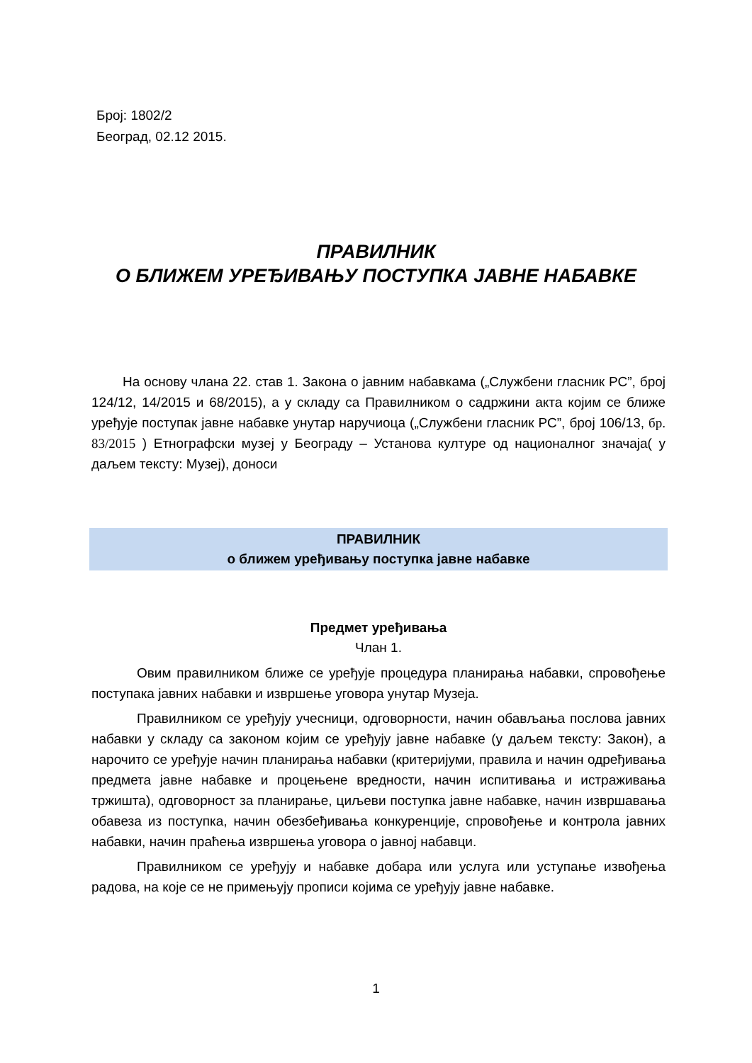Број: 1802/2
Београд, 02.12 2015.
ПРАВИЛНИК
О БЛИЖЕМ УРЕЂИВАЊУ ПОСТУПКА ЈАВНЕ НАБАВКЕ
На основу члана 22. став 1. Закона о јавним набавкама („Службени гласник РС”, број 124/12, 14/2015 и 68/2015), а у складу са Правилником о садржини акта којим се ближе уређује поступак јавне набавке унутар наручиоца („Службени гласник РС”, број 106/13, бр. 83/2015 ) Етнографски музеј у Београду – Установа културе од националног значаја( у даљем тексту: Музеј), доноси
ПРАВИЛНИК
о ближем уређивању поступка јавне набавке
Предмет уређивања
Члан 1.
Овим правилником ближе се уређује процедура планирања набавки, спровођење поступака јавних набавки и извршење уговора унутар Музеја.
Правилником се уређују учесници, одговорности, начин обављања послова јавних набавки у складу са законом којим се уређују јавне набавке (у даљем тексту: Закон), а нарочито се уређује начин планирања набавки (критеријуми, правила и начин одређивања предмета јавне набавке и процењене вредности, начин испитивања и истраживања тржишта), одговорност за планирање, циљеви поступка јавне набавке, начин извршавања обавеза из поступка, начин обезбеђивања конкуренције, спровођење и контрола јавних набавки, начин праћења извршења уговора о јавној набавци.
Правилником се уређују и набавке добара или услуга или уступање извођења радова, на које се не примењују прописи којима се уређују јавне набавке.
1